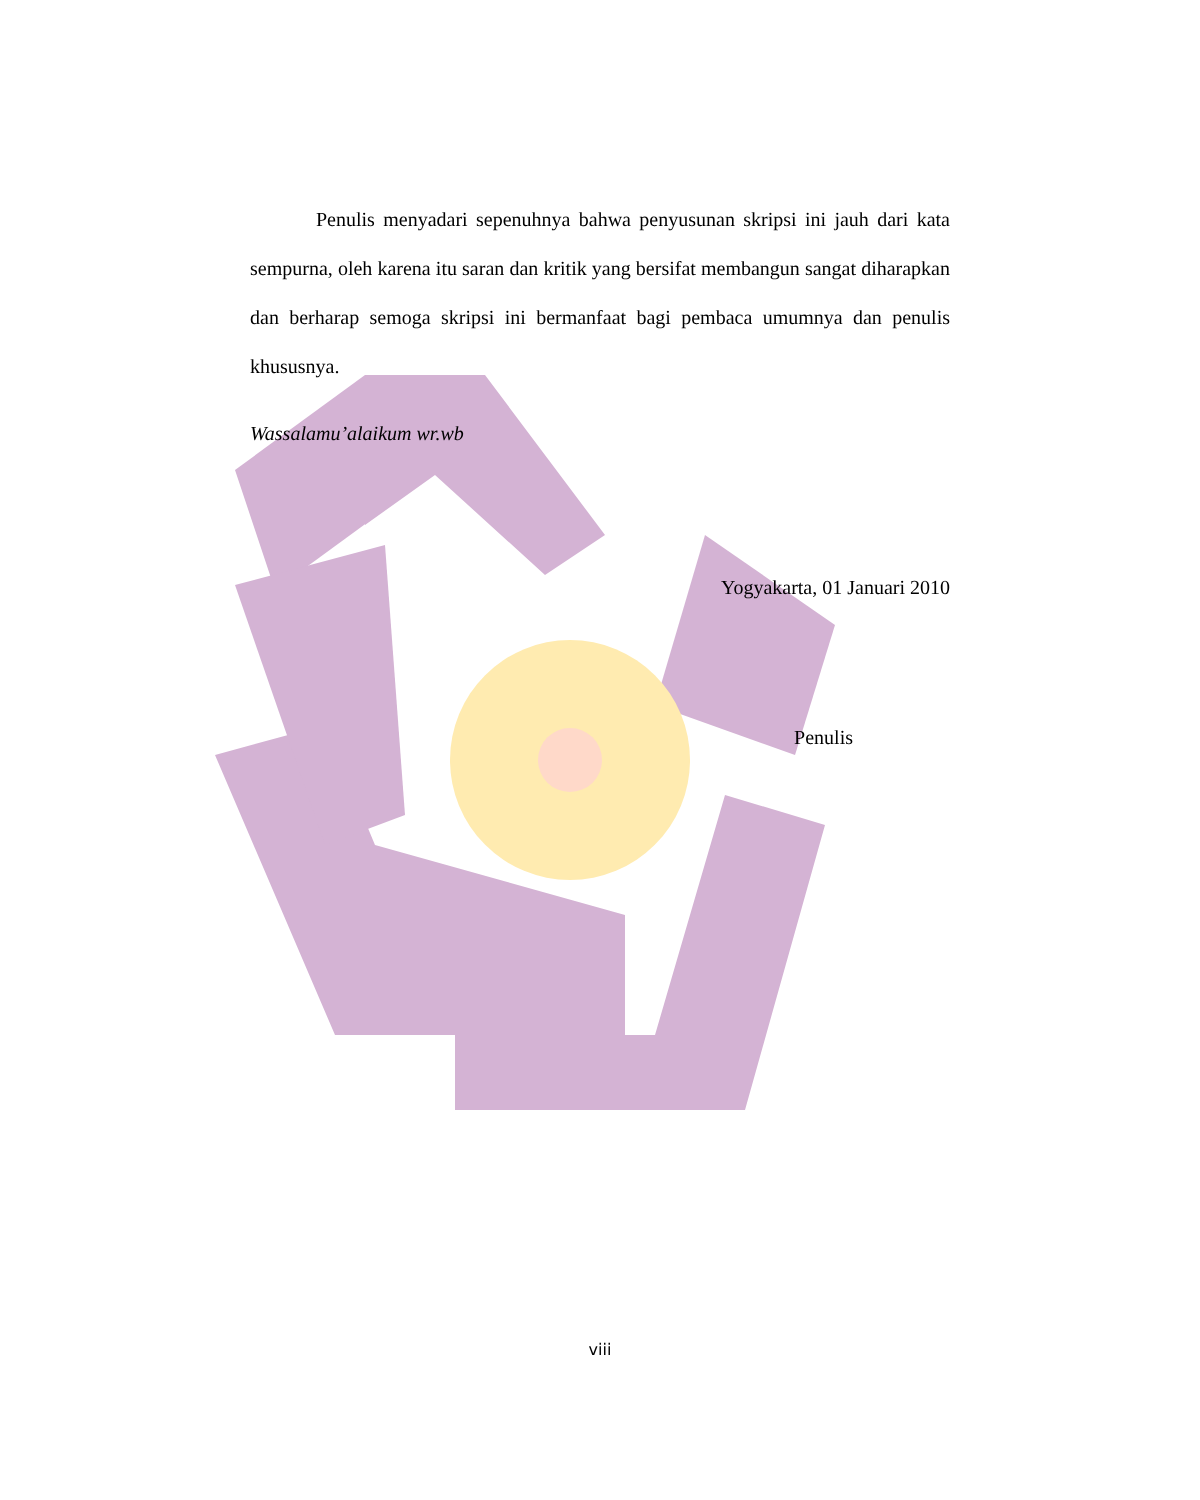Penulis menyadari sepenuhnya bahwa penyusunan skripsi ini jauh dari kata sempurna, oleh karena itu saran dan kritik yang bersifat membangun sangat diharapkan dan berharap semoga skripsi ini bermanfaat bagi pembaca umumnya dan penulis khususnya.
Wassalamu’alaikum wr.wb
Yogyakarta, 01 Januari 2010
Penulis
viii